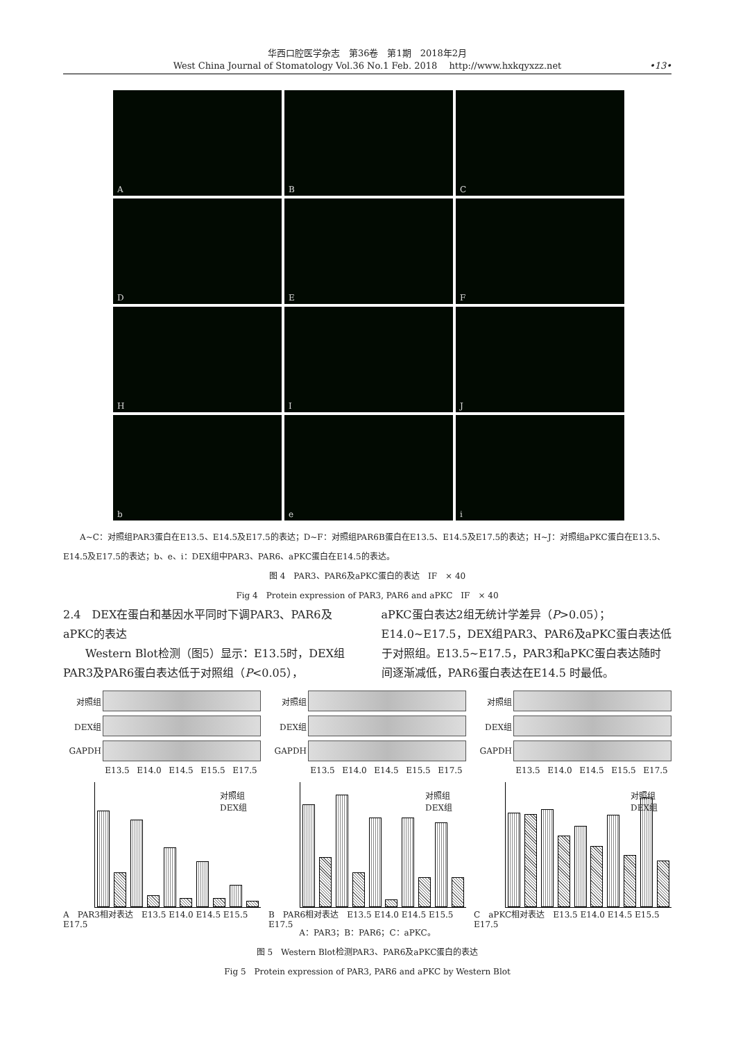华西口腔医学杂志　第36卷　第1期　2018年2月
West China Journal of Stomatology Vol.36 No.1 Feb. 2018　 http://www.hxkqyxzz.net
•13•
A
B
C
D
E
F
H
I
J
b
e
i
　　A~C：对照组PAR3蛋白在E13.5、E14.5及E17.5的表达；D~F：对照组PAR6B蛋白在E13.5、E14.5及E17.5的表达；H~J：对照组aPKC蛋白在E13.5、E14.5及E17.5的表达；b、e、i：DEX组中PAR3、PAR6、aPKC蛋白在E14.5的表达。
图 4　PAR3、PAR6及aPKC蛋白的表达　IF　× 40
Fig 4　Protein expression of PAR3, PAR6 and aPKC　IF　× 40
2.4　DEX在蛋白和基因水平同时下调PAR3、PAR6及aPKC的表达
　　Western Blot检测（图5）显示：E13.5时，DEX组PAR3及PAR6蛋白表达低于对照组（P<0.05），
aPKC蛋白表达2组无统计学差异（P>0.05）；E14.0~E17.5，DEX组PAR3、PAR6及aPKC蛋白表达低于对照组。E13.5~E17.5，PAR3和aPKC蛋白表达随时间逐渐减低，PAR6蛋白表达在E14.5 时最低。
对照组
DEX组
GAPDH
E13.5 E14.0 E14.5 E15.5 E17.5
对照组
DEX组
A　PAR3相对表达　E13.5 E14.0 E14.5 E15.5 E17.5
对照组
DEX组
GAPDH
E13.5 E14.0 E14.5 E15.5 E17.5
对照组
DEX组
B　PAR6相对表达　E13.5 E14.0 E14.5 E15.5 E17.5
对照组
DEX组
GAPDH
E13.5 E14.0 E14.5 E15.5 E17.5
对照组
DEX组
C　aPKC相对表达　E13.5 E14.0 E14.5 E15.5 E17.5
A：PAR3；B：PAR6；C：aPKC。
图 5　Western Blot检测PAR3、PAR6及aPKC蛋白的表达
Fig 5　Protein expression of PAR3, PAR6 and aPKC by Western Blot